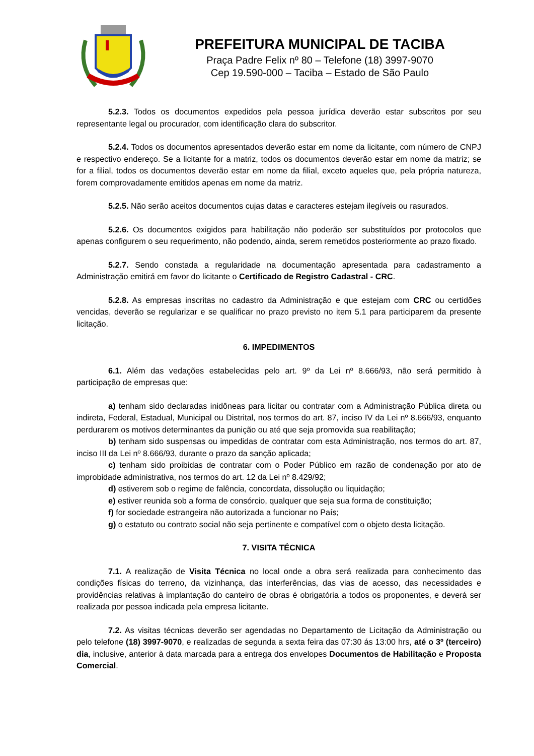PREFEITURA MUNICIPAL DE TACIBA
Praça Padre Felix nº 80 – Telefone (18) 3997-9070
Cep 19.590-000 – Taciba – Estado de São Paulo
5.2.3. Todos os documentos expedidos pela pessoa jurídica deverão estar subscritos por seu representante legal ou procurador, com identificação clara do subscritor.
5.2.4. Todos os documentos apresentados deverão estar em nome da licitante, com número de CNPJ e respectivo endereço. Se a licitante for a matriz, todos os documentos deverão estar em nome da matriz; se for a filial, todos os documentos deverão estar em nome da filial, exceto aqueles que, pela própria natureza, forem comprovadamente emitidos apenas em nome da matriz.
5.2.5. Não serão aceitos documentos cujas datas e caracteres estejam ilegíveis ou rasurados.
5.2.6. Os documentos exigidos para habilitação não poderão ser substituídos por protocolos que apenas configurem o seu requerimento, não podendo, ainda, serem remetidos posteriormente ao prazo fixado.
5.2.7. Sendo constada a regularidade na documentação apresentada para cadastramento a Administração emitirá em favor do licitante o Certificado de Registro Cadastral - CRC.
5.2.8. As empresas inscritas no cadastro da Administração e que estejam com CRC ou certidões vencidas, deverão se regularizar e se qualificar no prazo previsto no item 5.1 para participarem da presente licitação.
6. IMPEDIMENTOS
6.1. Além das vedações estabelecidas pelo art. 9º da Lei nº 8.666/93, não será permitido à participação de empresas que:
a) tenham sido declaradas inidôneas para licitar ou contratar com a Administração Pública direta ou indireta, Federal, Estadual, Municipal ou Distrital, nos termos do art. 87, inciso IV da Lei nº 8.666/93, enquanto perdurarem os motivos determinantes da punição ou até que seja promovida sua reabilitação;
b) tenham sido suspensas ou impedidas de contratar com esta Administração, nos termos do art. 87, inciso III da Lei nº 8.666/93, durante o prazo da sanção aplicada;
c) tenham sido proibidas de contratar com o Poder Público em razão de condenação por ato de improbidade administrativa, nos termos do art. 12 da Lei nº 8.429/92;
d) estiverem sob o regime de falência, concordata, dissolução ou liquidação;
e) estiver reunida sob a forma de consórcio, qualquer que seja sua forma de constituição;
f) for sociedade estrangeira não autorizada a funcionar no País;
g) o estatuto ou contrato social não seja pertinente e compatível com o objeto desta licitação.
7. VISITA TÉCNICA
7.1. A realização de Visita Técnica no local onde a obra será realizada para conhecimento das condições físicas do terreno, da vizinhança, das interferências, das vias de acesso, das necessidades e providências relativas à implantação do canteiro de obras é obrigatória a todos os proponentes, e deverá ser realizada por pessoa indicada pela empresa licitante.
7.2. As visitas técnicas deverão ser agendadas no Departamento de Licitação da Administração ou pelo telefone (18) 3997-9070, e realizadas de segunda a sexta feira das 07:30 ás 13:00 hrs, até o 3º (terceiro) dia, inclusive, anterior à data marcada para a entrega dos envelopes Documentos de Habilitação e Proposta Comercial.